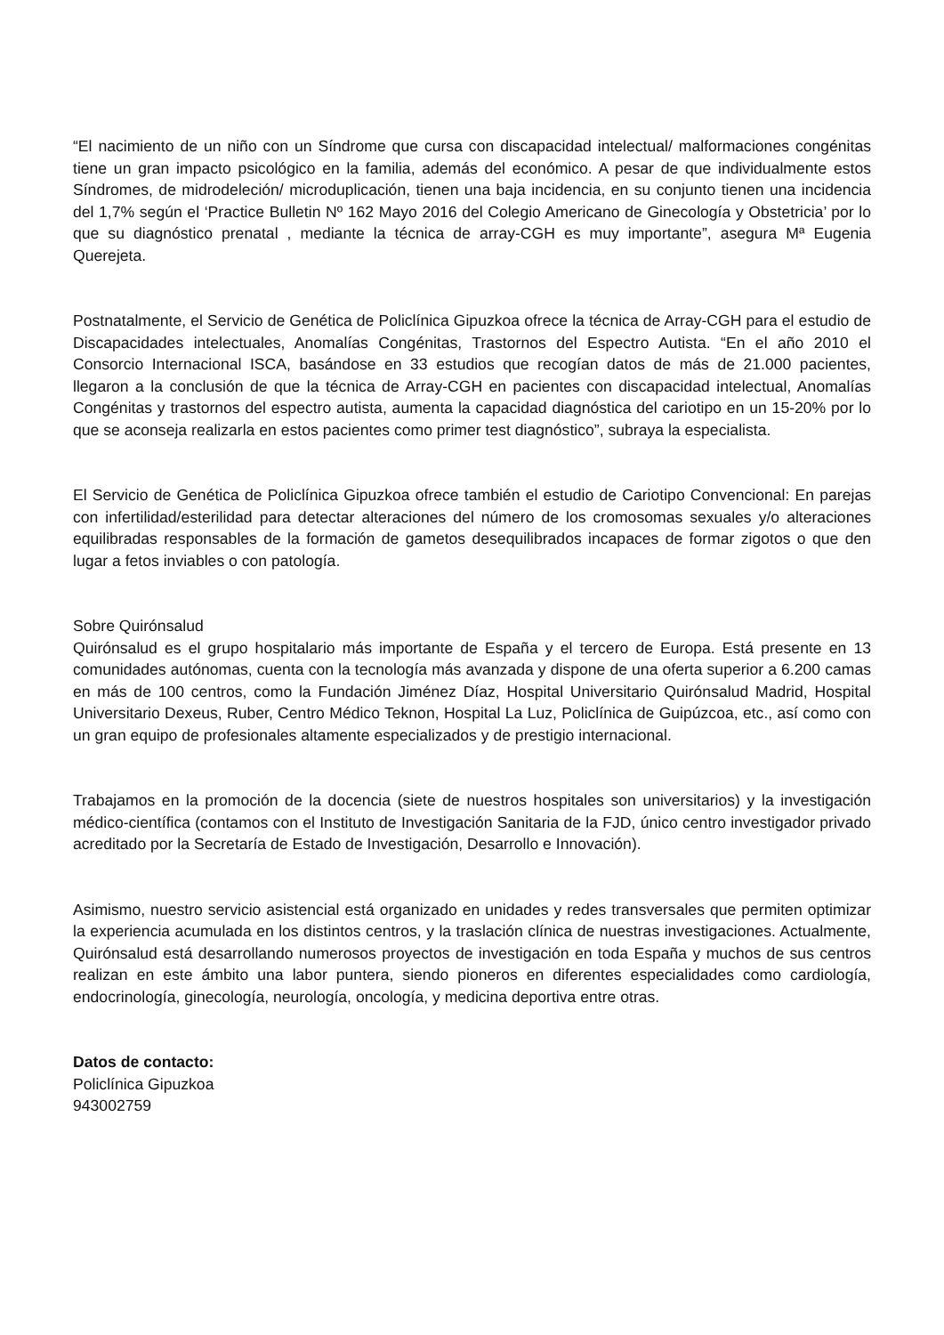“El nacimiento de un niño con un Síndrome que cursa con discapacidad intelectual/ malformaciones congénitas tiene un gran impacto psicológico en la familia, además del económico. A pesar de que individualmente estos Síndromes, de midrodeleción/ microduplicación, tienen una baja incidencia, en su conjunto tienen una incidencia del 1,7% según el ‘Practice Bulletin Nº 162 Mayo 2016 del Colegio Americano de Ginecología y Obstetricia’ por lo que su diagnóstico prenatal , mediante la técnica de array-CGH es muy importante”, asegura Mª Eugenia Querejeta.
Postnatalmente, el Servicio de Genética de Policlínica Gipuzkoa ofrece la técnica de Array-CGH para el estudio de Discapacidades intelectuales, Anomalías Congénitas, Trastornos del Espectro Autista. “En el año 2010 el Consorcio Internacional ISCA, basándose en 33 estudios que recogían datos de más de 21.000 pacientes, llegaron a la conclusión de que la técnica de Array-CGH en pacientes con discapacidad intelectual, Anomalías Congénitas y trastornos del espectro autista, aumenta la capacidad diagnóstica del cariotipo en un 15-20% por lo que se aconseja realizarla en estos pacientes como primer test diagnóstico”, subraya la especialista.
El Servicio de Genética de Policlínica Gipuzkoa ofrece también el estudio de Cariotipo Convencional: En parejas con infertilidad/esterilidad para detectar alteraciones del número de los cromosomas sexuales y/o alteraciones equilibradas responsables de la formación de gametos desequilibrados incapaces de formar zigotos o que den lugar a fetos inviables o con patología.
Sobre Quirónsalud
Quirónsalud es el grupo hospitalario más importante de España y el tercero de Europa. Está presente en 13 comunidades autónomas, cuenta con la tecnología más avanzada y dispone de una oferta superior a 6.200 camas en más de 100 centros, como la Fundación Jiménez Díaz, Hospital Universitario Quirónsalud Madrid, Hospital Universitario Dexeus, Ruber, Centro Médico Teknon, Hospital La Luz, Policlínica de Guipúzcoa, etc., así como con un gran equipo de profesionales altamente especializados y de prestigio internacional.
Trabajamos en la promoción de la docencia (siete de nuestros hospitales son universitarios) y la investigación médico-científica (contamos con el Instituto de Investigación Sanitaria de la FJD, único centro investigador privado acreditado por la Secretaría de Estado de Investigación, Desarrollo e Innovación).
Asimismo, nuestro servicio asistencial está organizado en unidades y redes transversales que permiten optimizar la experiencia acumulada en los distintos centros, y la traslación clínica de nuestras investigaciones. Actualmente, Quirónsalud está desarrollando numerosos proyectos de investigación en toda España y muchos de sus centros realizan en este ámbito una labor puntera, siendo pioneros en diferentes especialidades como cardiología, endocrinología, ginecología, neurología, oncología, y medicina deportiva entre otras.
Datos de contacto:
Policlínica Gipuzkoa
943002759